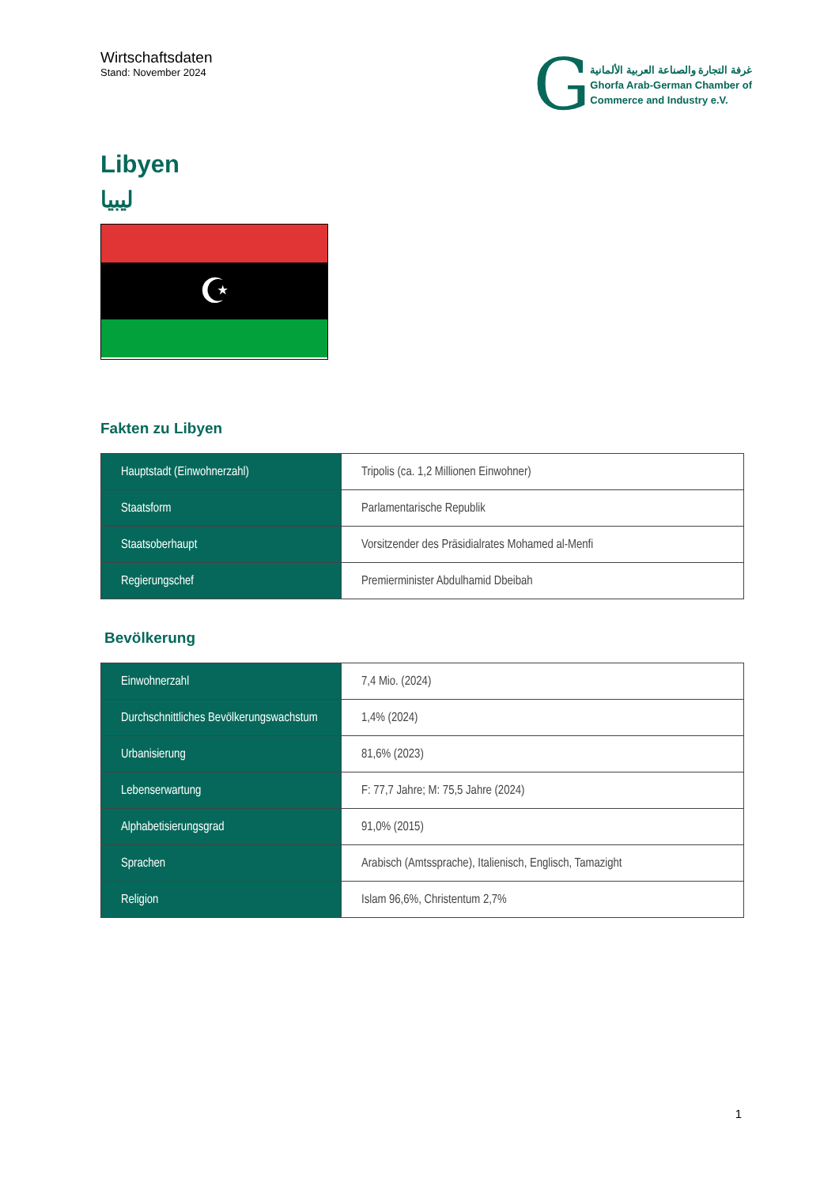Wirtschaftsdaten
Stand: November 2024
G
غرفة التجارة والصناعة العربية الألمانية
Ghorfa Arab-German Chamber of
Commerce and Industry e.V.
Libyen
ليبيا
☪
Fakten zu Libyen
| Hauptstadt (Einwohnerzahl) | Tripolis (ca. 1,2 Millionen Einwohner) |
| Staatsform | Parlamentarische Republik |
| Staatsoberhaupt | Vorsitzender des Präsidialrates Mohamed al-Menfi |
| Regierungschef | Premierminister Abdulhamid Dbeibah |
Bevölkerung
| Einwohnerzahl | 7,4 Mio. (2024) |
| Durchschnittliches Bevölkerungswachstum | 1,4% (2024) |
| Urbanisierung | 81,6% (2023) |
| Lebenserwartung | F: 77,7 Jahre; M: 75,5 Jahre (2024) |
| Alphabetisierungsgrad | 91,0% (2015) |
| Sprachen | Arabisch (Amtssprache), Italienisch, Englisch, Tamazight |
| Religion | Islam 96,6%, Christentum 2,7% |
1